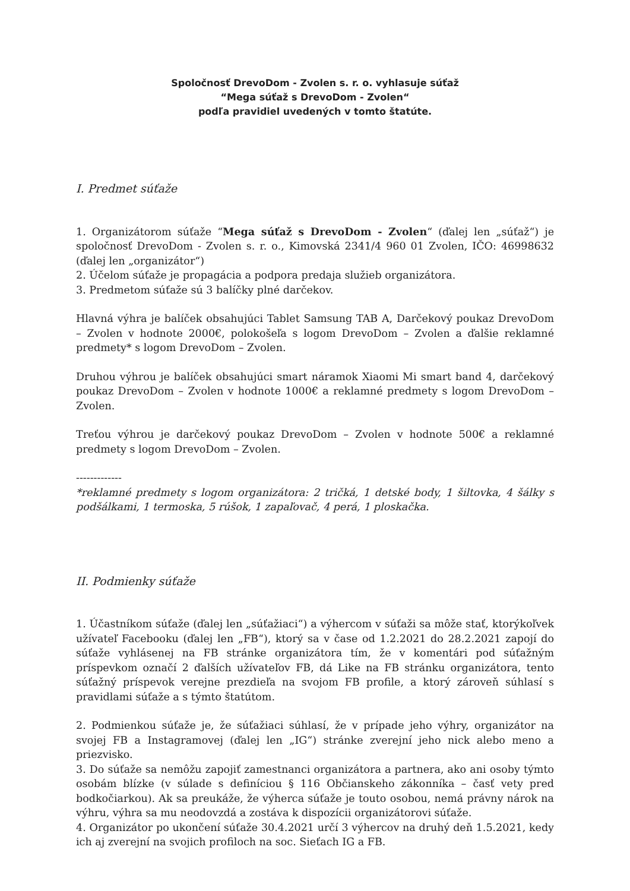Spoločnosť DrevoDom - Zvolen s. r. o. vyhlasuje súťaž
“Mega súťaž s DrevoDom - Zvolen“
podľa pravidiel uvedených v tomto štatúte.
I. Predmet súťaže
1. Organizátorom súťaže “Mega súťaž s DrevoDom - Zvolen“ (ďalej len „súťaž“) je spoločnosť DrevoDom - Zvolen s. r. o., Kimovská 2341/4 960 01 Zvolen, IČO: 46998632 (ďalej len „organizátor“)
2. Účelom súťaže je propagácia a podpora predaja služieb organizátora.
3. Predmetom súťaže sú 3 balíčky plné darčekov.
Hlavná výhra je balíček obsahujúci Tablet Samsung TAB A, Darčekový poukaz DrevoDom – Zvolen v hodnote 2000€, polokošeľa s logom DrevoDom – Zvolen a ďalšie reklamné predmety* s logom DrevoDom – Zvolen.
Druhou výhrou je balíček obsahujúci smart náramok Xiaomi Mi smart band 4, darčekový poukaz DrevoDom – Zvolen v hodnote 1000€ a reklamné predmety s logom DrevoDom – Zvolen.
Treťou výhrou je darčekový poukaz DrevoDom – Zvolen v hodnote 500€ a reklamné predmety s logom DrevoDom – Zvolen.
-------------
*reklamné predmety s logom organizátora: 2 tričká, 1 detské body, 1 šiltovka, 4 šálky s podšálkami, 1 termoska, 5 rúšok, 1 zapaľovač, 4 perá, 1 ploskačka.
II. Podmienky súťaže
1. Účastníkom súťaže (ďalej len „súťažiaci“) a výhercom v súťaži sa môže stať, ktorýkoľvek užívateľ Facebooku (ďalej len „FB“), ktorý sa v čase od 1.2.2021 do 28.2.2021 zapojí do súťaže vyhlásenej na FB stránke organizátora tím, že v komentári pod súťažným príspevkom označí 2 ďalších užívateľov FB, dá Like na FB stránku organizátora, tento súťažný príspevok verejne prezdieľa na svojom FB profile, a ktorý zároveň súhlasí s pravidlami súťaže a s týmto štatútom.
2. Podmienkou súťaže je, že súťažiaci súhlasí, že v prípade jeho výhry, organizátor na svojej FB a Instagramovej (ďalej len „IG“) stránke zverejní jeho nick alebo meno a priezvisko.
3. Do súťaže sa nemôžu zapojiť zamestnanci organizátora a partnera, ako ani osoby týmto osobám blízke (v súlade s definíciou § 116 Občianskeho zákonníka – časť vety pred bodkočiarkou). Ak sa preukáže, že výherca súťaže je touto osobou, nemá právny nárok na výhru, výhra sa mu neodovzdá a zostáva k dispozícii organizátorovi súťaže.
4. Organizátor po ukončení súťaže 30.4.2021 určí 3 výhercov na druhý deň 1.5.2021, kedy ich aj zverejní na svojich profiloch na soc. Sieťach IG a FB.